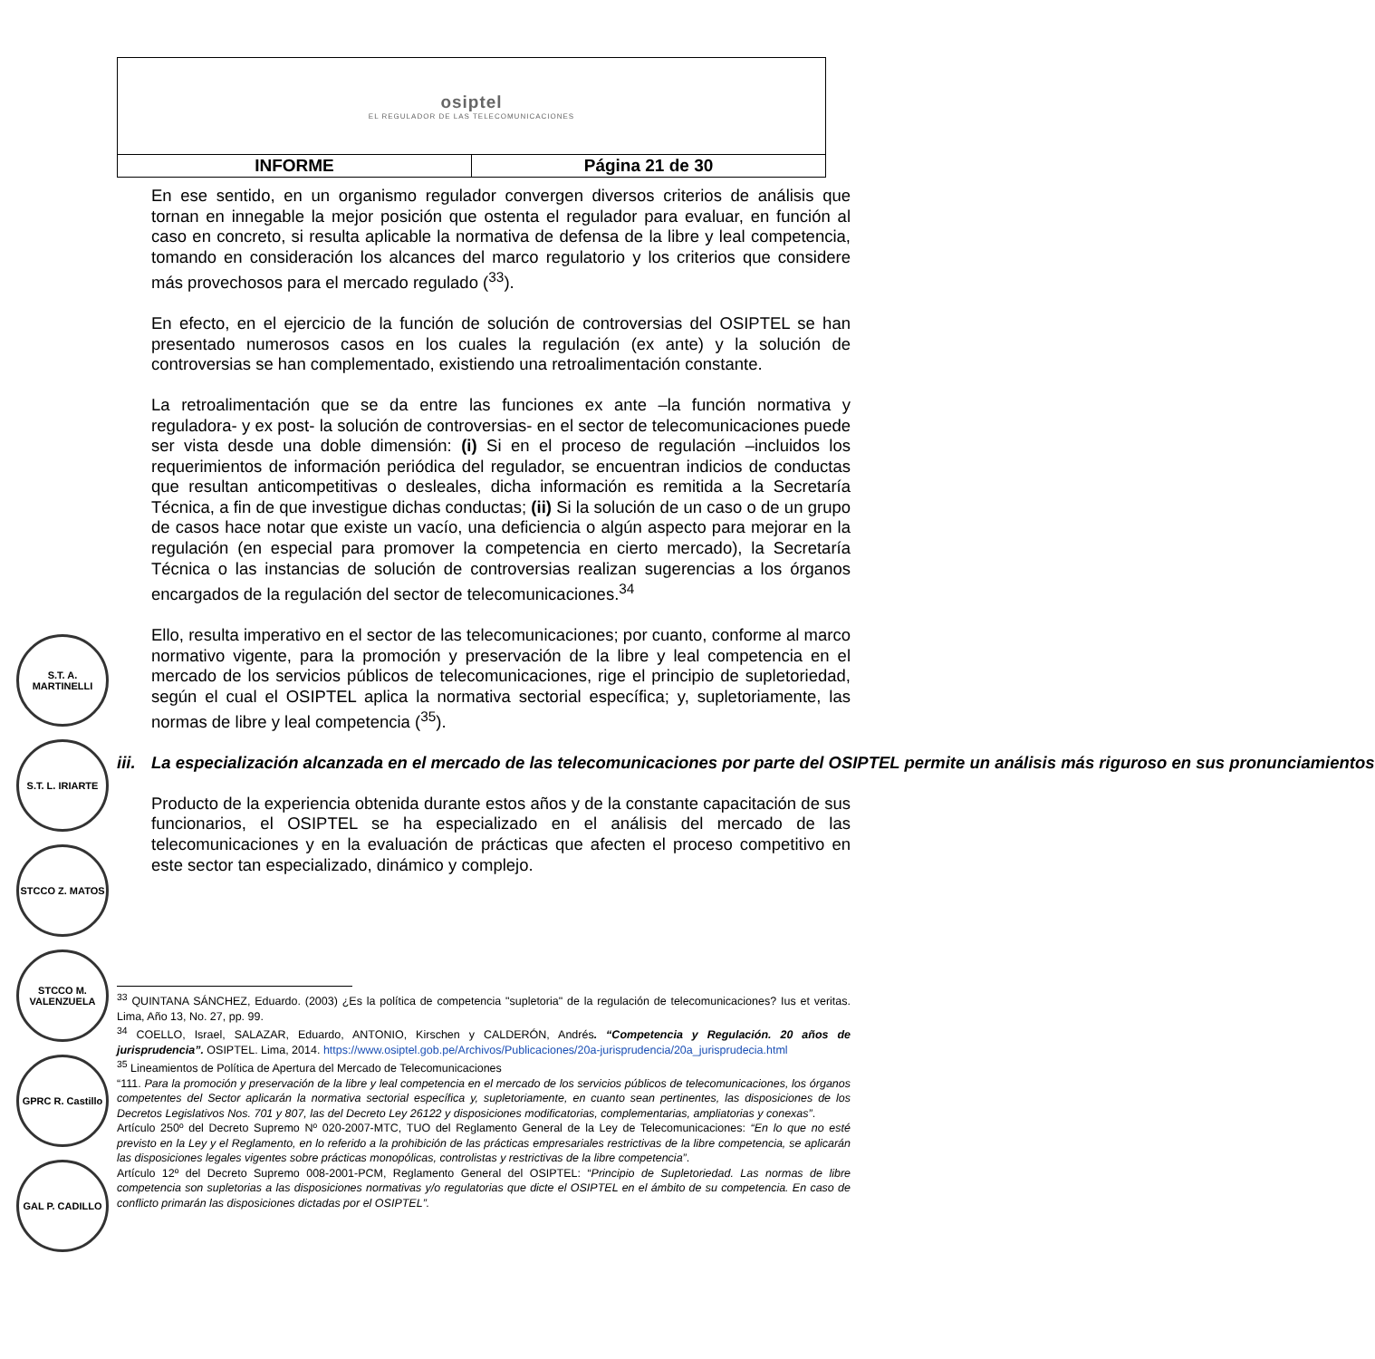| osiptel EL REGULADOR DE LAS TELECOMUNICACIONES | |
| INFORME | Página 21 de 30 |
S.T. A. MARTINELLI
S.T. L. IRIARTE
STCCO Z. MATOS
STCCO M. VALENZUELA
GPRC R. Castillo
GAL P. CADILLO
En ese sentido, en un organismo regulador convergen diversos criterios de análisis que tornan en innegable la mejor posición que ostenta el regulador para evaluar, en función al caso en concreto, si resulta aplicable la normativa de defensa de la libre y leal competencia, tomando en consideración los alcances del marco regulatorio y los criterios que considere más provechosos para el mercado regulado (<sup>33</sup>).
En efecto, en el ejercicio de la función de solución de controversias del OSIPTEL se han presentado numerosos casos en los cuales la regulación (ex ante) y la solución de controversias se han complementado, existiendo una retroalimentación constante.
La retroalimentación que se da entre las funciones ex ante –la función normativa y reguladora- y ex post- la solución de controversias- en el sector de telecomunicaciones puede ser vista desde una doble dimensión: (i) Si en el proceso de regulación –incluidos los requerimientos de información periódica del regulador, se encuentran indicios de conductas que resultan anticompetitivas o desleales, dicha información es remitida a la Secretaría Técnica, a fin de que investigue dichas conductas; (ii) Si la solución de un caso o de un grupo de casos hace notar que existe un vacío, una deficiencia o algún aspecto para mejorar en la regulación (en especial para promover la competencia en cierto mercado), la Secretaría Técnica o las instancias de solución de controversias realizan sugerencias a los órganos encargados de la regulación del sector de telecomunicaciones.<sup>34</sup>
Ello, resulta imperativo en el sector de las telecomunicaciones; por cuanto, conforme al marco normativo vigente, para la promoción y preservación de la libre y leal competencia en el mercado de los servicios públicos de telecomunicaciones, rige el principio de supletoriedad, según el cual el OSIPTEL aplica la normativa sectorial específica; y, supletoriamente, las normas de libre y leal competencia (<sup>35</sup>).
iii. La especialización alcanzada en el mercado de las telecomunicaciones por parte del OSIPTEL permite un análisis más riguroso en sus pronunciamientos
Producto de la experiencia obtenida durante estos años y de la constante capacitación de sus funcionarios, el OSIPTEL se ha especializado en el análisis del mercado de las telecomunicaciones y en la evaluación de prácticas que afecten el proceso competitivo en este sector tan especializado, dinámico y complejo.
<sup>33</sup> QUINTANA SÁNCHEZ, Eduardo. (2003) ¿Es la política de competencia "supletoria" de la regulación de telecomunicaciones? Ius et veritas. Lima, Año 13, No. 27, pp. 99.
<sup>34</sup> COELLO, Israel, SALAZAR, Eduardo, ANTONIO, Kirschen y CALDERÓN, Andrés. “Competencia y Regulación. 20 años de jurisprudencia”. OSIPTEL. Lima, 2014. https://www.osiptel.gob.pe/Archivos/Publicaciones/20a-jurisprudencia/20a_jurisprudecia.html
<sup>35</sup> Lineamientos de Política de Apertura del Mercado de Telecomunicaciones
“111. Para la promoción y preservación de la libre y leal competencia en el mercado de los servicios públicos de telecomunicaciones, los órganos competentes del Sector aplicarán la normativa sectorial específica y, supletoriamente, en cuanto sean pertinentes, las disposiciones de los Decretos Legislativos Nos. 701 y 807, las del Decreto Ley 26122 y disposiciones modificatorias, complementarias, ampliatorias y conexas”.
Artículo 250º del Decreto Supremo Nº 020-2007-MTC, TUO del Reglamento General de la Ley de Telecomunicaciones: “En lo que no esté previsto en la Ley y el Reglamento, en lo referido a la prohibición de las prácticas empresariales restrictivas de la libre competencia, se aplicarán las disposiciones legales vigentes sobre prácticas monopólicas, controlistas y restrictivas de la libre competencia”.
Artículo 12º del Decreto Supremo 008-2001-PCM, Reglamento General del OSIPTEL: “Principio de Supletoriedad. Las normas de libre competencia son supletorias a las disposiciones normativas y/o regulatorias que dicte el OSIPTEL en el ámbito de su competencia. En caso de conflicto primarán las disposiciones dictadas por el OSIPTEL”.